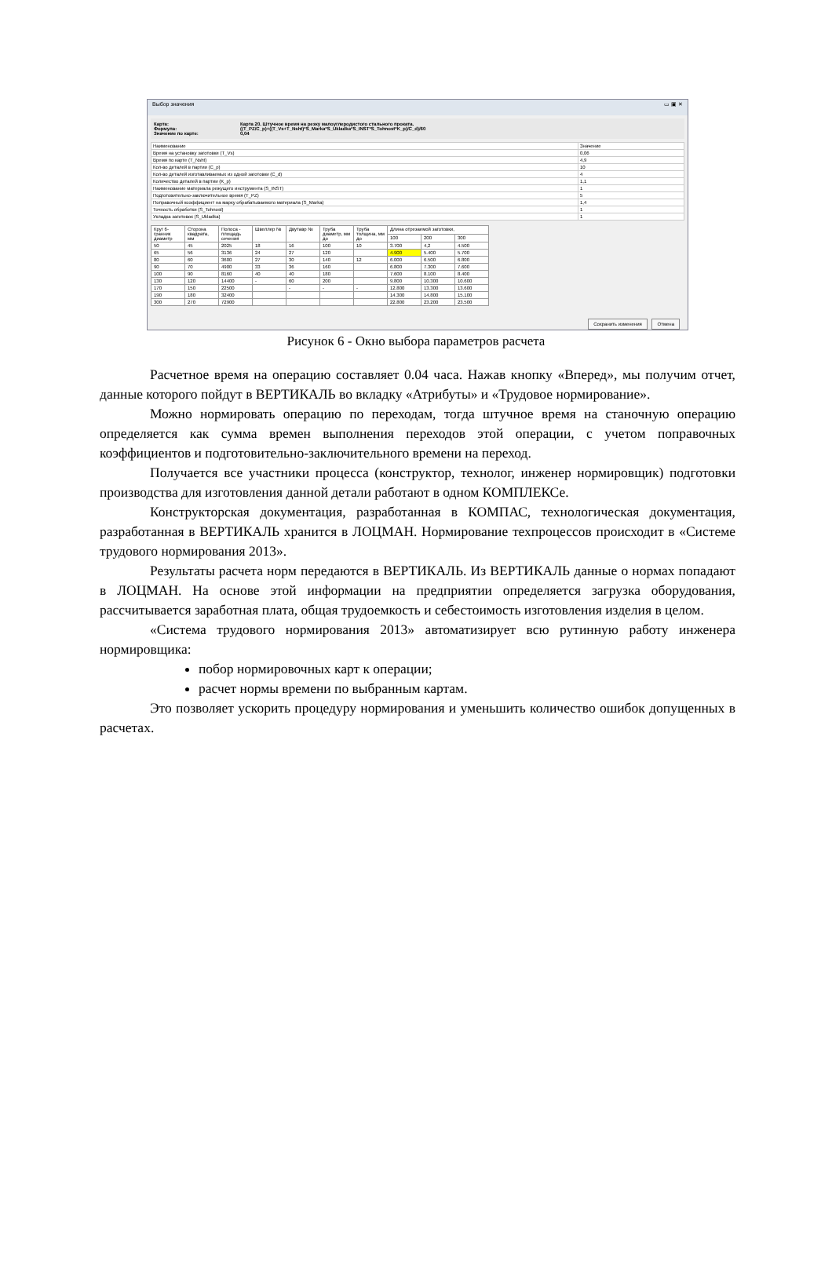Выбор значения ▭ ▣ ✕
Карта: Карта 20. Штучное время на резку малоуглеродистого стального проката.
Формула: ((T_PZ/C_p)+((T_Vs+T_Nsht)*S_Marka*S_Ukladka*S_INST*S_Tohnost*K_p)/C_d)/60
Значение по карте: 0,04
| Наименование | Значение |
| --- | --- |
| Время на установку заготовки (T_Vs) | 0,06 |
| Время по карте (T_Nsht) | 4,9 |
| Кол-во деталей в партии (C_p) | 10 |
| Кол-во деталей изготавливаемых из одной заготовки (C_d) | 4 |
| Количество деталей в партии (K_p) | 1,1 |
| Наименование материала режущего инструмента (S_INST) | 1 |
| Подготовительно-заключительное время (T_PZ) | 5 |
| Поправочный коэффициент на марку обрабатываемого материала (S_Marka) | 1,4 |
| Точность обработки (S_Tohnost) | 1 |
| Укладка заготовок (S_Ukladka) | 1 |
| Круг 6-гранник диаметр | Сторона квадрата, мм | Полоса - площадь сечения | Швеллер № | Двутавр № | Труба диаметр, мм до | Труба толщина, мм до | Длина отрезаемой заготовки, | | |
| --- | --- | --- | --- | --- | --- | --- | --- | --- | --- |
| | | | | | | | 100 | 200 | 300 |
| 50 | 45 | 2025 | 18 | 16 | 100 | 10 | 3.700 | 4,2 | 4.500 |
| 65 | 56 | 3136 | 24 | 27 | 120 | | 4.900 | 5.400 | 5.700 |
| 80 | 60 | 3600 | 27 | 30 | 140 | 12 | 6.000 | 6.500 | 6.800 |
| 90 | 70 | 4900 | 33 | 36 | 160 | | 6.800 | 7.300 | 7.600 |
| 100 | 90 | 8160 | 40 | 40 | 180 | | 7.600 | 8.100 | 8.400 |
| 130 | 120 | 14400 | - | 60 | 200 | | 9.800 | 10.300 | 10.600 |
| 170 | 150 | 22500 | | - | - | - | 12.800 | 13.300 | 13.600 |
| 190 | 180 | 32400 | | | | | 14.300 | 14.800 | 15.100 |
| 300 | 270 | 72900 | | | | | 22.800 | 23.200 | 23.500 |
Сохранить изменения Отмена
Рисунок 6 - Окно выбора параметров расчета
Расчетное время на операцию составляет 0.04 часа. Нажав кнопку «Вперед», мы получим отчет, данные которого пойдут в ВЕРТИКАЛЬ во вкладку «Атрибуты» и «Трудовое нормирование».
Можно нормировать операцию по переходам, тогда штучное время на станочную операцию определяется как сумма времен выполнения переходов этой операции, с учетом поправочных коэффициентов и подготовительно-заключительного времени на переход.
Получается все участники процесса (конструктор, технолог, инженер нормировщик) подготовки производства для изготовления данной детали работают в одном КОМПЛЕКСе.
Конструкторская документация, разработанная в КОМПАС, технологическая документация, разработанная в ВЕРТИКАЛЬ хранится в ЛОЦМАН. Нормирование техпроцессов происходит в «Системе трудового нормирования 2013».
Результаты расчета норм передаются в ВЕРТИКАЛЬ. Из ВЕРТИКАЛЬ данные о нормах попадают в ЛОЦМАН. На основе этой информации на предприятии определяется загрузка оборудования, рассчитывается заработная плата, общая трудоемкость и себестоимость изготовления изделия в целом.
«Система трудового нормирования 2013» автоматизирует всю рутинную работу инженера нормировщика:
побор нормировочных карт к операции;
расчет нормы времени по выбранным картам.
Это позволяет ускорить процедуру нормирования и уменьшить количество ошибок допущенных в расчетах.